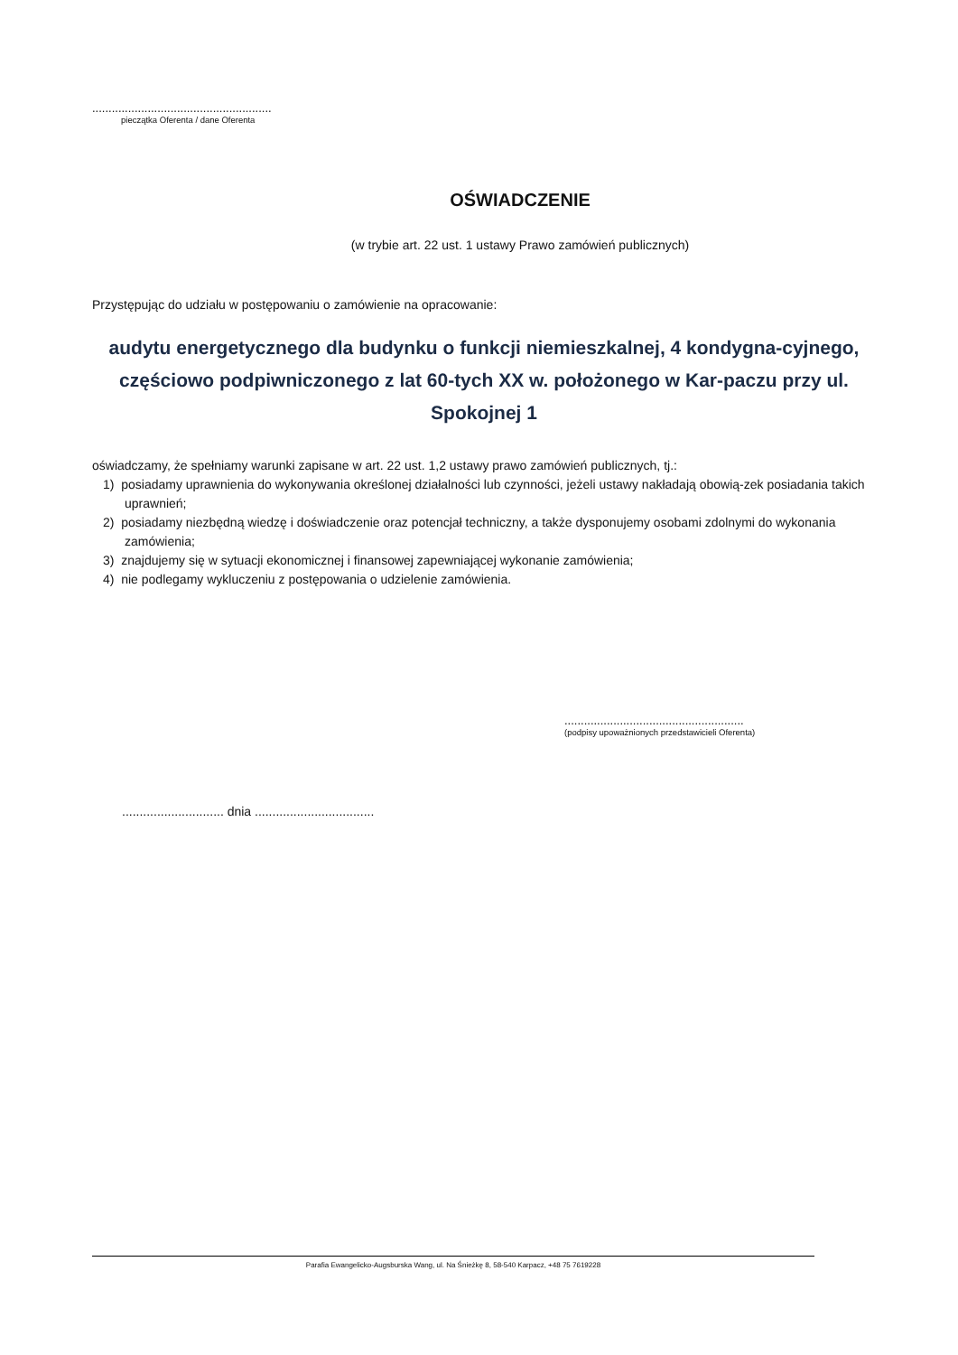.......................................................
pieczątka Oferenta / dane Oferenta
OŚWIADCZENIE
(w trybie art. 22 ust. 1 ustawy Prawo zamówień publicznych)
Przystępując do udziału w postępowaniu o zamówienie na opracowanie:
audytu energetycznego dla budynku o funkcji niemieszkalnej, 4 kondygna-cyjnego, częściowo podpiwniczonego z lat 60-tych XX w. położonego w Kar-paczu przy ul. Spokojnej 1
oświadczamy, że spełniamy warunki zapisane w art. 22 ust. 1,2 ustawy prawo zamówień publicznych, tj.:
1) posiadamy uprawnienia do wykonywania określonej działalności lub czynności, jeżeli ustawy nakładają obowią-zek posiadania takich uprawnień;
2) posiadamy niezbędną wiedzę i doświadczenie oraz potencjał techniczny, a także dysponujemy osobami zdolnymi do wykonania zamówienia;
3) znajdujemy się w sytuacji ekonomicznej i finansowej zapewniającej wykonanie zamówienia;
4) nie podlegamy wykluczeniu z postępowania o udzielenie zamówienia.
.......................................................
(podpisy upoważnionych przedstawicieli Oferenta)
............................. dnia ..................................
Parafia Ewangelicko-Augsburska Wang, ul. Na Śnieżkę 8, 58-540 Karpacz, +48 75 7619228